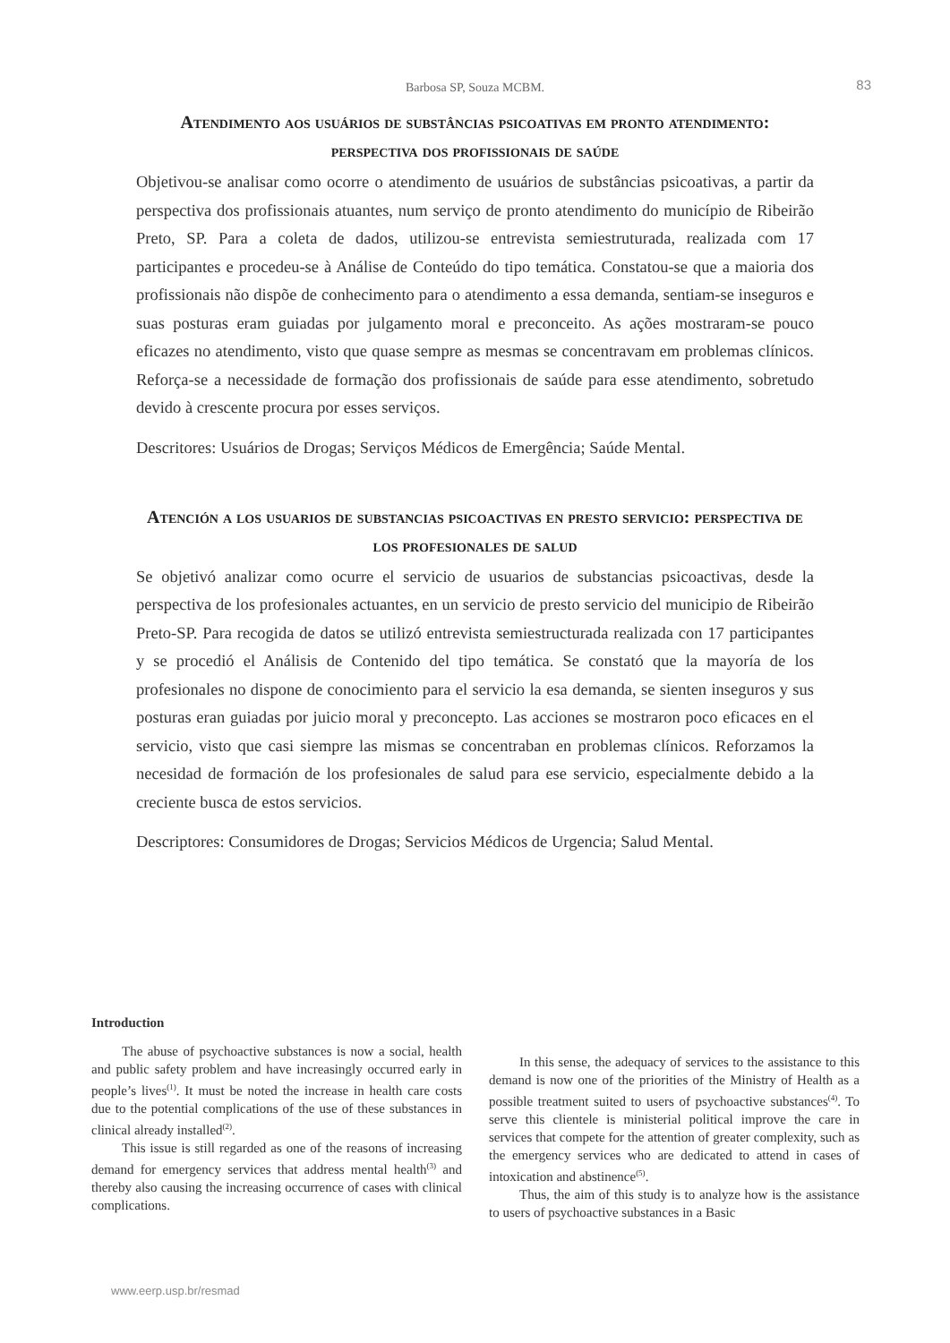Barbosa SP, Souza MCBM.
83
Atendimento aos usuários de substâncias psicoativas em pronto atendimento: perspectiva dos profissionais de saúde
Objetivou-se analisar como ocorre o atendimento de usuários de substâncias psicoativas, a partir da perspectiva dos profissionais atuantes, num serviço de pronto atendimento do município de Ribeirão Preto, SP. Para a coleta de dados, utilizou-se entrevista semiestruturada, realizada com 17 participantes e procedeu-se à Análise de Conteúdo do tipo temática. Constatou-se que a maioria dos profissionais não dispõe de conhecimento para o atendimento a essa demanda, sentiam-se inseguros e suas posturas eram guiadas por julgamento moral e preconceito. As ações mostraram-se pouco eficazes no atendimento, visto que quase sempre as mesmas se concentravam em problemas clínicos. Reforça-se a necessidade de formação dos profissionais de saúde para esse atendimento, sobretudo devido à crescente procura por esses serviços.
Descritores: Usuários de Drogas; Serviços Médicos de Emergência; Saúde Mental.
Atención a los usuarios de substancias psicoactivas en presto servicio: perspectiva de los profesionales de salud
Se objetivó analizar como ocurre el servicio de usuarios de substancias psicoactivas, desde la perspectiva de los profesionales actuantes, en un servicio de presto servicio del municipio de Ribeirão Preto-SP. Para recogida de datos se utilizó entrevista semiestructurada realizada con 17 participantes y se procedió el Análisis de Contenido del tipo temática. Se constató que la mayoría de los profesionales no dispone de conocimiento para el servicio la esa demanda, se sienten inseguros y sus posturas eran guiadas por juicio moral y preconcepto. Las acciones se mostraron poco eficaces en el servicio, visto que casi siempre las mismas se concentraban en problemas clínicos. Reforzamos la necesidad de formación de los profesionales de salud para ese servicio, especialmente debido a la creciente busca de estos servicios.
Descriptores: Consumidores de Drogas; Servicios Médicos de Urgencia; Salud Mental.
Introduction
The abuse of psychoactive substances is now a social, health and public safety problem and have increasingly occurred early in people’s lives<sup>(1)</sup>. It must be noted the increase in health care costs due to the potential complications of the use of these substances in clinical already installed<sup>(2)</sup>.
This issue is still regarded as one of the reasons of increasing demand for emergency services that address mental health<sup>(3)</sup> and thereby also causing the increasing occurrence of cases with clinical complications.
In this sense, the adequacy of services to the assistance to this demand is now one of the priorities of the Ministry of Health as a possible treatment suited to users of psychoactive substances<sup>(4)</sup>. To serve this clientele is ministerial political improve the care in services that compete for the attention of greater complexity, such as the emergency services who are dedicated to attend in cases of intoxication and abstinence<sup>(5)</sup>.
Thus, the aim of this study is to analyze how is the assistance to users of psychoactive substances in a Basic
www.eerp.usp.br/resmad